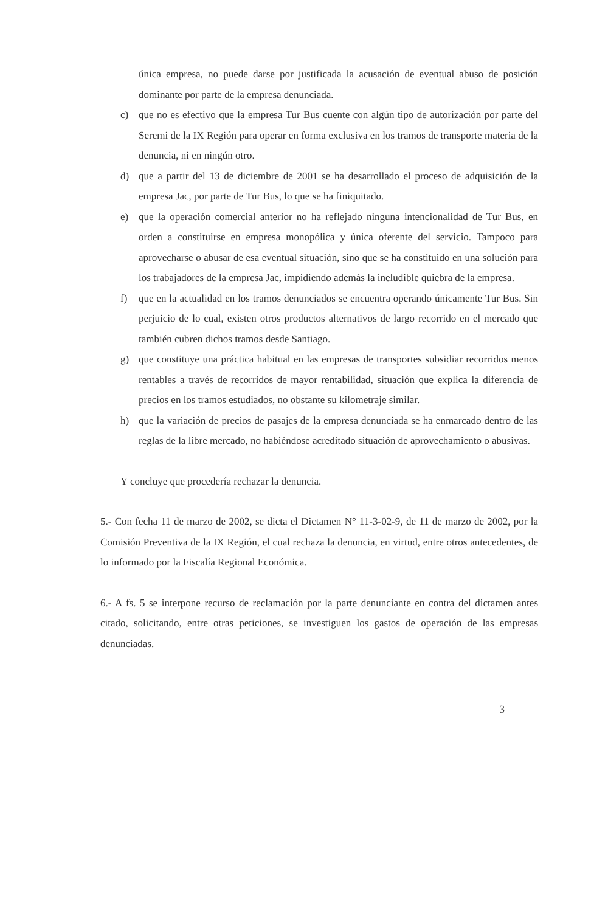única empresa, no puede darse por justificada la acusación de eventual abuso de posición dominante por parte de la empresa denunciada.
c) que no es efectivo que la empresa Tur Bus cuente con algún tipo de autorización por parte del Seremi de la IX Región para operar en forma exclusiva en los tramos de transporte materia de la denuncia, ni en ningún otro.
d) que a partir del 13 de diciembre de 2001 se ha desarrollado el proceso de adquisición de la empresa Jac, por parte de Tur Bus, lo que se ha finiquitado.
e) que la operación comercial anterior no ha reflejado ninguna intencionalidad de Tur Bus, en orden a constituirse en empresa monopólica y única oferente del servicio. Tampoco para aprovecharse o abusar de esa eventual situación, sino que se ha constituido en una solución para los trabajadores de la empresa Jac, impidiendo además la ineludible quiebra de la empresa.
f) que en la actualidad en los tramos denunciados se encuentra operando únicamente Tur Bus. Sin perjuicio de lo cual, existen otros productos alternativos de largo recorrido en el mercado que también cubren dichos tramos desde Santiago.
g) que constituye una práctica habitual en las empresas de transportes subsidiar recorridos menos rentables a través de recorridos de mayor rentabilidad, situación que explica la diferencia de precios en los tramos estudiados, no obstante su kilometraje similar.
h) que la variación de precios de pasajes de la empresa denunciada se ha enmarcado dentro de las reglas de la libre mercado, no habiéndose acreditado situación de aprovechamiento o abusivas.
Y concluye que procedería rechazar la denuncia.
5.- Con fecha 11 de marzo de 2002, se dicta el Dictamen N° 11-3-02-9, de 11 de marzo de 2002, por la Comisión Preventiva de la IX Región, el cual rechaza la denuncia, en virtud, entre otros antecedentes, de lo informado por la Fiscalía Regional Económica.
6.- A fs. 5 se interpone recurso de reclamación por la parte denunciante en contra del dictamen antes citado, solicitando, entre otras peticiones, se investiguen los gastos de operación de las empresas denunciadas.
3